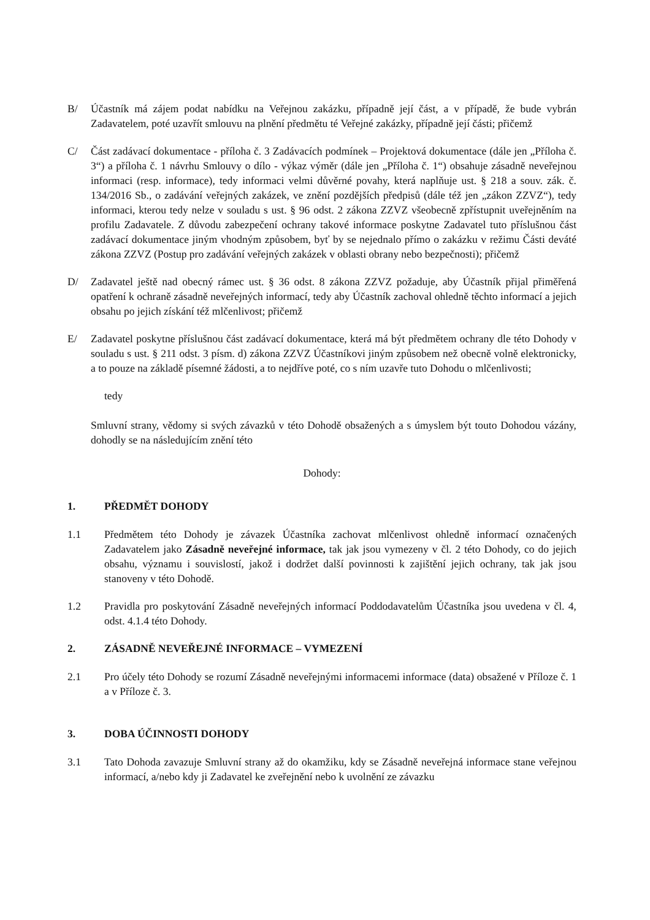B/ Účastník má zájem podat nabídku na Veřejnou zakázku, případně její část, a v případě, že bude vybrán Zadavatelem, poté uzavřít smlouvu na plnění předmětu té Veřejné zakázky, případně její části; přičemž
C/ Část zadávací dokumentace - příloha č. 3 Zadávacích podmínek – Projektová dokumentace (dále jen „Příloha č. 3“) a příloha č. 1 návrhu Smlouvy o dílo - výkaz výměr (dále jen „Příloha č. 1“) obsahuje zásadně neveřejnou informaci (resp. informace), tedy informaci velmi důvěrné povahy, která naplňuje ust. § 218 a souv. zák. č. 134/2016 Sb., o zadávání veřejných zakázek, ve znění pozdějších předpisů (dále též jen „zákon ZZVZ“), tedy informaci, kterou tedy nelze v souladu s ust. § 96 odst. 2 zákona ZZVZ všeobecně zpřístupnit uveřejněním na profilu Zadavatele. Z důvodu zabezpečení ochrany takové informace poskytne Zadavatel tuto příslušnou část zadávací dokumentace jiným vhodným způsobem, byť by se nejednalo přímo o zakázku v režimu Části deváté zákona ZZVZ (Postup pro zadávání veřejných zakázek v oblasti obrany nebo bezpečnosti); přičemž
D/ Zadavatel ještě nad obecný rámec ust. § 36 odst. 8 zákona ZZVZ požaduje, aby Účastník přijal přiměřená opatření k ochraně zásadně neveřejných informací, tedy aby Účastník zachoval ohledně těchto informací a jejich obsahu po jejich získání též mlčenlivost; přičemž
E/ Zadavatel poskytne příslušnou část zadávací dokumentace, která má být předmětem ochrany dle této Dohody v souladu s ust. § 211 odst. 3 písm. d) zákona ZZVZ Účastníkovi jiným způsobem než obecně volně elektronicky, a to pouze na základě písemné žádosti, a to nejdříve poté, co s ním uzavře tuto Dohodu o mlčenlivosti;
tedy
Smluvní strany, vědomy si svých závazků v této Dohodě obsažených a s úmyslem být touto Dohodou vázány, dohodly se na následujícím znění této
Dohody:
1. PŘEDMĚT DOHODY
1.1 Předmětem této Dohody je závazek Účastníka zachovat mlčenlivost ohledně informací označených Zadavatelem jako Zásadně neveřejné informace, tak jak jsou vymezeny v čl. 2 této Dohody, co do jejich obsahu, významu i souvislostí, jakož i dodržet další povinnosti k zajištění jejich ochrany, tak jak jsou stanoveny v této Dohodě.
1.2 Pravidla pro poskytování Zásadně neveřejných informací Poddodavatelům Účastníka jsou uvedena v čl. 4, odst. 4.1.4 této Dohody.
2. ZÁSADNĚ NEVEŘEJNÉ INFORMACE – VYMEZENÍ
2.1 Pro účely této Dohody se rozumí Zásadně neveřejnými informacemi informace (data) obsažené v Příloze č. 1 a v Příloze č. 3.
3. DOBA ÚČINNOSTI DOHODY
3.1 Tato Dohoda zavazuje Smluvní strany až do okamžiku, kdy se Zásadně neveřejná informace stane veřejnou informací, a/nebo kdy ji Zadavatel ke zveřejnění nebo k uvolnění ze závazku